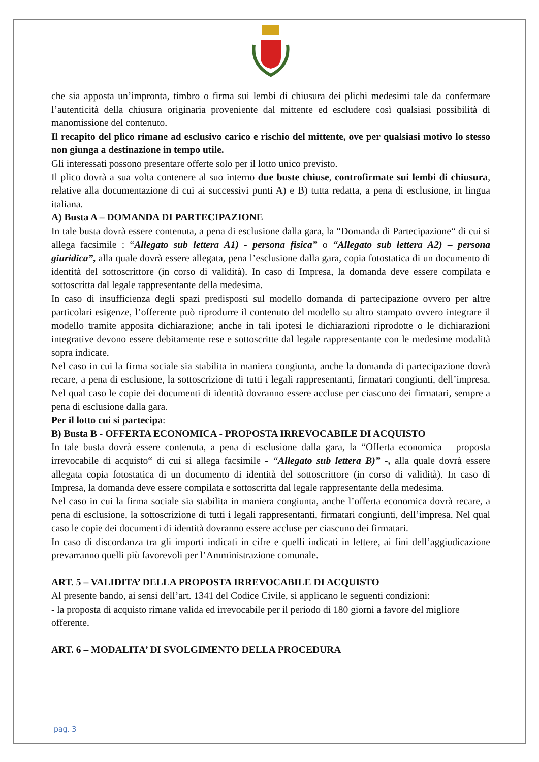che sia apposta un’impronta, timbro o firma sui lembi di chiusura dei plichi medesimi tale da confermare l’autenticità della chiusura originaria proveniente dal mittente ed escludere così qualsiasi possibilità di manomissione del contenuto.
Il recapito del plico rimane ad esclusivo carico e rischio del mittente, ove per qualsiasi motivo lo stesso non giunga a destinazione in tempo utile.
Gli interessati possono presentare offerte solo per il lotto unico previsto.
Il plico dovrà a sua volta contenere al suo interno due buste chiuse, controfirmate sui lembi di chiusura, relative alla documentazione di cui ai successivi punti A) e B) tutta redatta, a pena di esclusione, in lingua italiana.
A) Busta A – DOMANDA DI PARTECIPAZIONE
In tale busta dovrà essere contenuta, a pena di esclusione dalla gara, la “Domanda di Partecipazione“ di cui si allega facsimile : “Allegato sub lettera A1) - persona fisica” o “Allegato sub lettera A2) – persona giuridica”, alla quale dovrà essere allegata, pena l’esclusione dalla gara, copia fotostatica di un documento di identità del sottoscrittore (in corso di validità). In caso di Impresa, la domanda deve essere compilata e sottoscritta dal legale rappresentante della medesima.
In caso di insufficienza degli spazi predisposti sul modello domanda di partecipazione ovvero per altre particolari esigenze, l’offerente può riprodurre il contenuto del modello su altro stampato ovvero integrare il modello tramite apposita dichiarazione; anche in tali ipotesi le dichiarazioni riprodotte o le dichiarazioni integrative devono essere debitamente rese e sottoscritte dal legale rappresentante con le medesime modalità sopra indicate.
Nel caso in cui la firma sociale sia stabilita in maniera congiunta, anche la domanda di partecipazione dovrà recare, a pena di esclusione, la sottoscrizione di tutti i legali rappresentanti, firmatari congiunti, dell’impresa. Nel qual caso le copie dei documenti di identità dovranno essere accluse per ciascuno dei firmatari, sempre a pena di esclusione dalla gara.
Per il lotto cui si partecipa:
B) Busta B - OFFERTA ECONOMICA - PROPOSTA IRREVOCABILE DI ACQUISTO
In tale busta dovrà essere contenuta, a pena di esclusione dalla gara, la “Offerta economica – proposta irrevocabile di acquisto“ di cui si allega facsimile - “Allegato sub lettera B)” -, alla quale dovrà essere allegata copia fotostatica di un documento di identità del sottoscrittore (in corso di validità). In caso di Impresa, la domanda deve essere compilata e sottoscritta dal legale rappresentante della medesima.
Nel caso in cui la firma sociale sia stabilita in maniera congiunta, anche l’offerta economica dovrà recare, a pena di esclusione, la sottoscrizione di tutti i legali rappresentanti, firmatari congiunti, dell’impresa. Nel qual caso le copie dei documenti di identità dovranno essere accluse per ciascuno dei firmatari.
In caso di discordanza tra gli importi indicati in cifre e quelli indicati in lettere, ai fini dell’aggiudicazione prevarranno quelli più favorevoli per l’Amministrazione comunale.
ART. 5 – VALIDITA’ DELLA PROPOSTA IRREVOCABILE DI ACQUISTO
Al presente bando, ai sensi dell’art. 1341 del Codice Civile, si applicano le seguenti condizioni:
- la proposta di acquisto rimane valida ed irrevocabile per il periodo di 180 giorni a favore del migliore offerente.
ART. 6 – MODALITA’ DI SVOLGIMENTO DELLA PROCEDURA
pag. 3